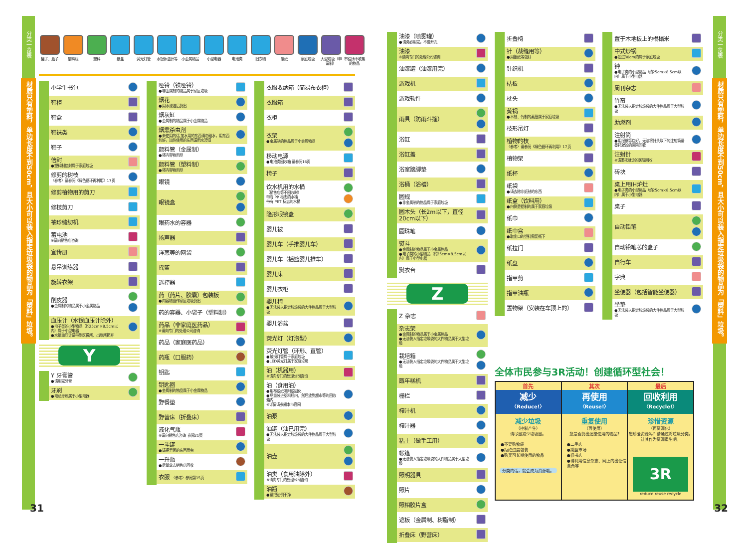分类一览表
材质只有塑料，单边长度不到50cm，且大小可以装入指定垃圾袋的物品为「塑料」垃圾。
罐子、瓶子 塑料瓶 塑料 纸盒 荧光灯管 水银体温计等
小金属物品 小型电器 电池类 旧衣物 废纸 家庭垃圾 大型垃圾（申请制）
市役所不收集的物品
| 小学生书包 | |
| 鞋柜 | |
| 鞋盒 | |
| 鞋袜类 | |
| 鞋子 | |
| 信封 ●塑料制信封属于家庭垃圾 | |
| 修剪的树枝 〈参考〉请参阅《绿色循环再利用》17页 | |
| 修剪植物用的剪刀 | |
| 修枝剪刀 | |
| 袖珍缝纫机 | |
| 蓄电池 ※请向销售店咨询 | |
| 宣传册 | |
| 悬吊训练器 | |
| 旋转衣架 | |
| 削皮器 ●金属制的物品属于小金属物品 | |
| 血压计（水银血压计除外） ●电子类的小型物品（约25cm×8.5cm以内）属于小型电器 ●水银血压计请带到区役所、出张所扔弃 | |
Y
| Y 牙膏管 ●请用完牙膏 | |
| 牙刷 ●电动牙刷属于小型电器 | |
| 哑铃（铁哑铃） ●非金属制的物品属于家庭垃圾 | |
| 烟花 ●用水浸湿后扔出 | |
| 烟灰缸 ●金属制的物品属于小金属物品 | |
| 烟熏杀虫剂 ●未使用的话 加水用的东西请勿碰水，用东西包好，加热使用的东西请用水浸湿 | |
| 颜料管（金属制） ●将内容物用尽 | |
| 颜料管（塑料制） ●将内容物用尽 | |
| 眼镜 | |
| 眼镜盒 | |
| 眼药水的容器 | |
| 扬声器 | |
| 洋葱等的网袋 | |
| 摇篮 | |
| 遥控器 | |
| 药（药片、胶囊）包装板 ●内容物当作家庭垃圾扔出 | |
| 药的容器、小袋子（塑料制） | |
| 药品（非家庭医药品） ※请向专门的处理公司咨询 | |
| 药品（家庭医药品） | |
| 药瓶（口服药） | |
| 钥匙 | |
| 钥匙圈 ●金属制的物品属于小金属物品 | |
| 野餐垫 | |
| 野营床（折叠床） | |
| 液化气瓶 ※请向销售店咨询 参阅21页 | |
| 一斗罐 ●请把里面的东西用完 | |
| 一升瓶 ●尽量拿去销售店回收 | |
| 衣服 〈参考〉参阅第15页 | |
| 衣服收纳箱（简易布衣柜） | |
| 衣服箱 | |
| 衣柜 | |
| 衣架 ●金属制的物品属于小金属物品 | |
| 移动电源 ●电池类回收箱 请参阅16页 | |
| 椅子 | |
| 饮水机用的水桶 （销售店等不回收时） 带有 PP 标志的水桶 带有 PET 标志的水桶 | |
| 隐形眼镜盒 | |
| 婴儿被 | |
| 婴儿车（手推婴儿车） | |
| 婴儿车（摇篮婴儿推车） | |
| 婴儿床 | |
| 婴儿衣柜 | |
| 婴儿椅 ●无法装入指定垃圾袋的大件物品属于大型垃圾 | |
| 婴儿浴盆 | |
| 荧光灯（灯泡型） | |
| 荧光灯管（环形、直管） ●破损灯管属于家庭垃圾 ●LED荧光灯属于家庭垃圾 | |
| 油（机器用） ※请向专门的处理公司咨询 | |
| 油（食用油） ●用布或纸吸附或固化 ●尽量装进塑料瓶内，然后放到超市等的回收箱内 ※详情请参阅本市官网 | |
| 油泵 | |
| 油罐（油已用完） ●无法装入指定垃圾袋的大件物品属于大型垃圾 | |
| 油壶 | |
| 油类（食用油除外） ※请向专门的处理公司咨询 | |
| 油瓶 ●请把油倒干净 | |
31
| 油漆（喷雾罐） ●请务必用完，不要开孔 | |
| 油漆 ※请向专门的处理公司咨询 | |
| 油漆罐（油漆用完） | |
| 游戏机 | |
| 游戏软件 | |
| 雨具（防雨斗篷） | |
| 浴缸 | |
| 浴缸盖 | |
| 浴室踏脚垫 | |
| 浴桶（浴槽） | |
| 圆规 ●非金属制的物品属于家庭垃圾 | |
| 圆木头（长2m以下，直径20cm以下） | |
| 圆珠笔 | |
| 熨斗 ●金属制的物品属于小金属物品 ●电子类的小型物品（约25cm×8.5cm以内）属于小型电器 | |
| 熨衣台 | |
Z
| Z 杂志 | |
| 杂志架 ●金属制的物品属于小金属物品 ●无法装入指定垃圾袋的大件物品属于大型垃圾 | |
| 栽培箱 ●无法装入指定垃圾袋的大件物品属于大型垃圾 | |
| 甑年糕机 | |
| 栅栏 | |
| 榨汁机 | |
| 榨汁器 | |
| 粘土（做手工用） | |
| 帐篷 ●无法装入指定垃圾袋的大件物品属于大型垃圾 | |
| 照明器具 | |
| 照片 | |
| 照相胶片盒 | |
| 遮板（金属制、树脂制） | |
| 折叠床（野营床） | |
| 折叠椅 | |
| 针（裁缝用等） ●用报纸等包好 | |
| 针织机 | |
| 砧板 | |
| 枕头 | |
| 蒸锅 ●木制、竹制的蒸笼属于家庭垃圾 | |
| 枝形吊灯 | |
| 植物的枝 〈参考〉请参阅《绿色循环再利用》17页 | |
| 植物架 | |
| 纸杯 | |
| 纸袋 ●请去除非纸制的东西 | |
| 纸盒（饮料用） ●内侧是铝制的属于家庭垃圾 | |
| 纸巾 | |
| 纸巾盒 ●取出口的塑料需要撕下 | |
| 纸拉门 | |
| 纸盘 | |
| 指甲剪 | |
| 指甲油瓶 | |
| 置物架（安装在车顶上的） | |
| 置于木地板上的榻榻米 | |
| 中式炒锅 ●超过30cm的属于家庭垃圾 | |
| 钟 ●电子类的小型物品（约25cm×8.5cm以内）属于小型电器 | |
| 周刊杂志 | |
| 竹帘 ●无法装入指定垃圾袋的大件物品属于大型垃圾 | |
| 助燃剂 | |
| 注射筒 ●用报纸等包好。无法将针头取下的注射筒请委托就诊的医院回收 | |
| 注射针 ※请委托就诊的医院回收 | |
| 砖块 | |
| 桌上用IH炉灶 ●电子类的小型物品（约25cm×8.5cm以内）属于小型电器 | |
| 桌子 | |
| 自动铅笔 | |
| 自动铅笔芯的盒子 | |
| 自行车 | |
| 字典 | |
| 坐便器（包括智能坐便器） | |
| 坐垫 ●无法装入指定垃圾袋的大件物品属于大型垃圾 | |
全体市民参与3R活动！创建循环型社会！
首先
减少
〈Reduce!〉
减少垃圾
（控制产生）
请尽量减少垃圾量。
●不要购物袋
●拒绝过度包装
●购买可长期使用的物品
分类的话，就会成为资源哦。
其次
再使用
〈Reuse!〉
重复使用
（再使用）
您是否扔出还能使用的物品?
●二手店
●跳蚤市场
●旧书店
●请利用信息杂志、网上的出让信息角等
最后
回收利用
〈Recycle!〉
珍惜资源
（再资源化）
您珍爱资源吗？请通过将垃圾分类，让其作为资源重生吧。
3R
reduce reuse recycle
分类一览表
材质只有塑料，单边长度不到50cm，且大小可以装入指定垃圾袋的物品为「塑料」垃圾。
32